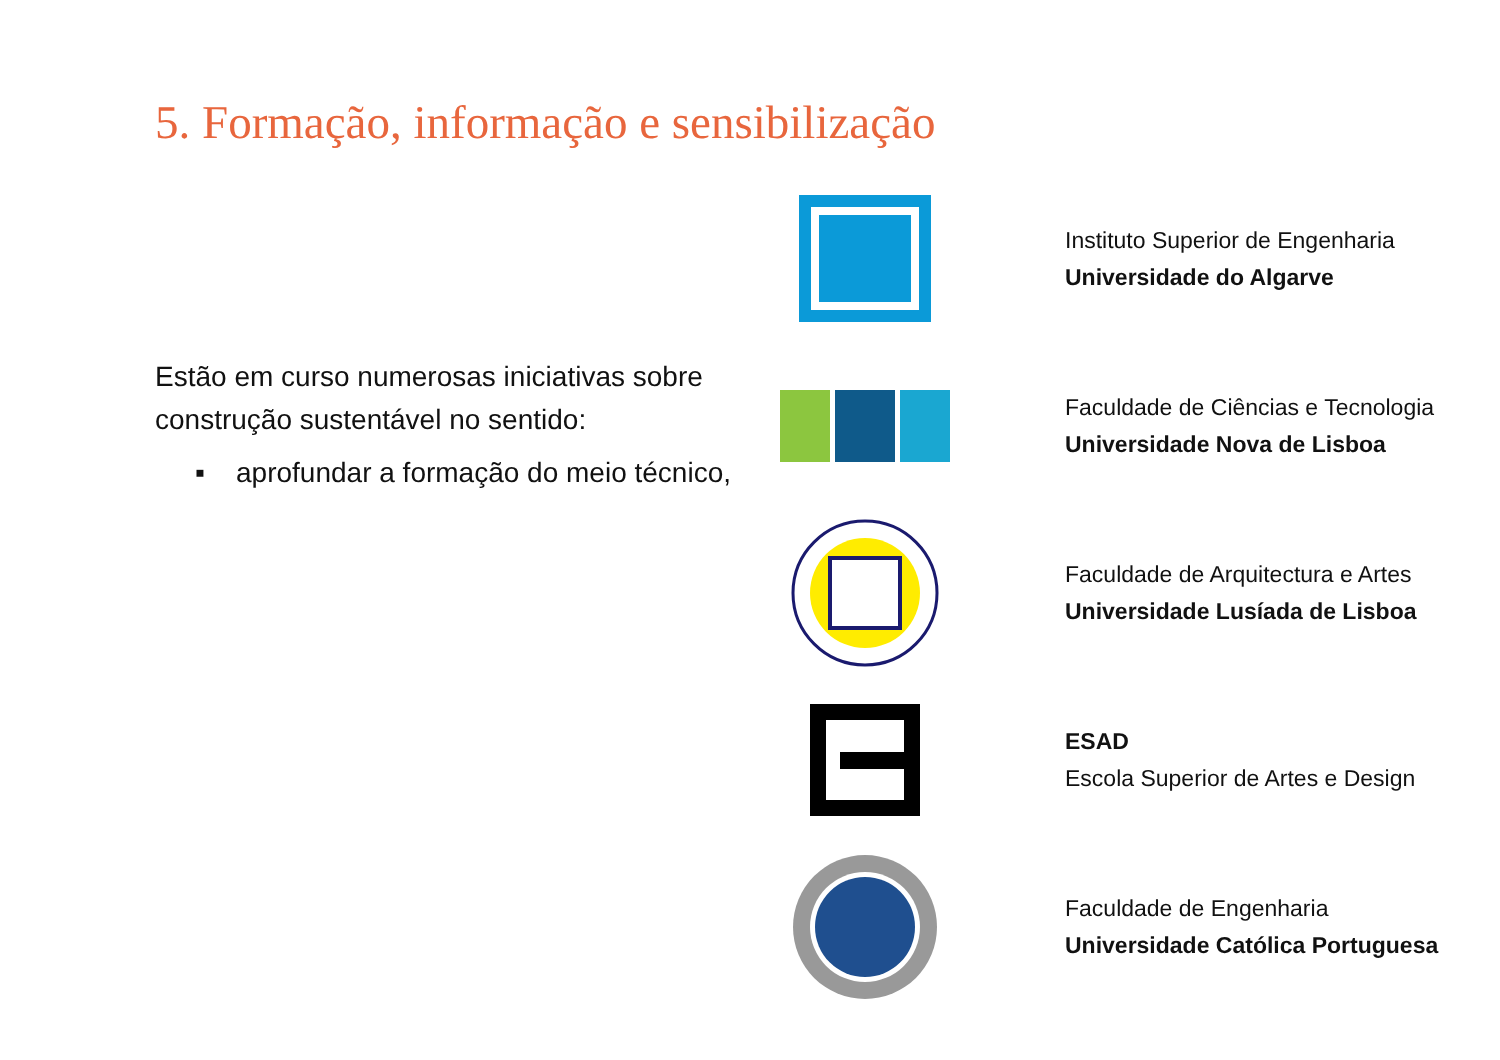5. Formação, informação e sensibilização
Estão em curso numerosas iniciativas sobre construção sustentável no sentido:
▪ aprofundar a formação do meio técnico,
Instituto Superior de Engenharia
Universidade do Algarve
Faculdade de Ciências e Tecnologia
Universidade Nova de Lisboa
Faculdade de Arquitectura e Artes
Universidade Lusíada de Lisboa
ESAD
Escola Superior de Artes e Design
Faculdade de Engenharia
Universidade Católica Portuguesa